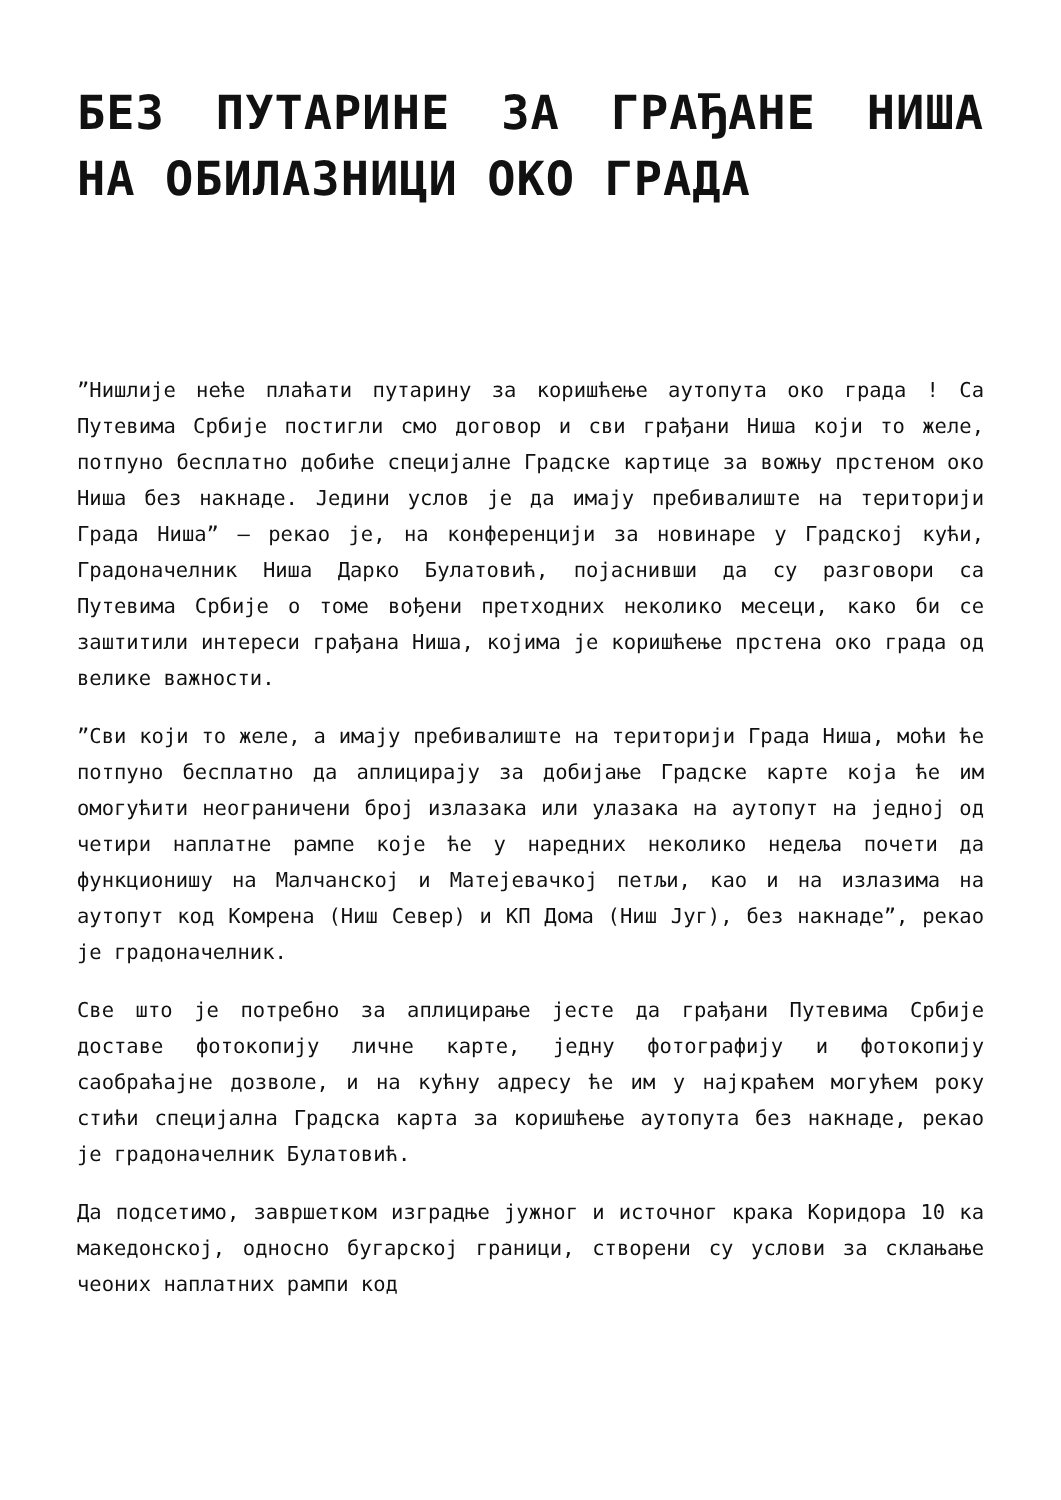БЕЗ ПУТАРИНЕ ЗА ГРАЂАНЕ НИША НА ОБИЛАЗНИЦИ ОКО ГРАДА
”Нишлије неће плаћати путарину за коришћење аутопута око града ! Са Путевима Србије постигли смо договор и сви грађани Ниша који то желе, потпуно бесплатно добиће специјалне Градске картице за вожњу прстеном око Ниша без накнаде. Једини услов је да имају пребивалиште на територији Града Ниша” – рекао је, на конференцији за новинаре у Градској кући, Градоначелник Ниша Дарко Булатовић, појаснивши да су разговори са Путевима Србије о томе вођени претходних неколико месеци, како би се заштитили интереси грађана Ниша, којима је коришћење прстена око града од велике важности.
”Сви који то желе, а имају пребивалиште на територији Града Ниша, моћи ће потпуно бесплатно да аплицирају за добијање Градске карте која ће им омогућити неограничени број излазака или улазака на аутопут на једној од четири наплатне рампе које ће у наредних неколико недеља почети да функционишу на Малчанској и Матејевачкој петљи, као и на излазима на аутопут код Комрена (Ниш Север) и КП Дома (Ниш Југ), без накнаде”, рекао је градоначелник.
Све што је потребно за аплицирање јесте да грађани Путевима Србије доставе фотокопију личне карте, једну фотографију и фотокопију саобраћајне дозволе, и на кућну адресу ће им у најкраћем могућем року стићи специјална Градска карта за коришћење аутопута без накнаде, рекао је градоначелник Булатовић.
Да подсетимо, завршетком изградње јужног и источног крака Коридора 10 ка македонској, односно бугарској граници, створени су услови за склањање чеоних наплатних рампи код